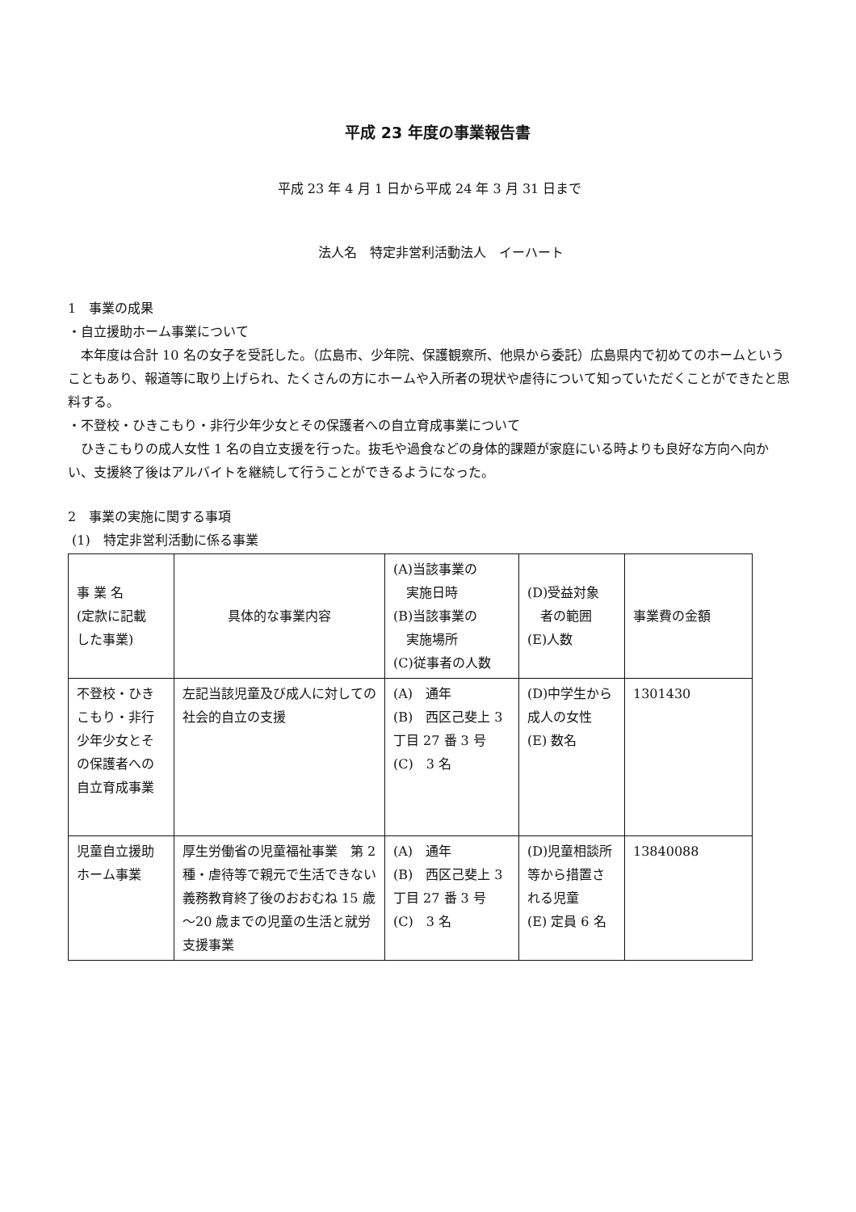平成 23 年度の事業報告書
平成 23 年 4 月 1 日から平成 24 年 3 月 31 日まで
法人名　特定非営利活動法人　イーハート
1　事業の成果
・自立援助ホーム事業について
本年度は合計 10 名の女子を受託した。（広島市、少年院、保護観察所、他県から委託）広島県内で初めてのホームということもあり、報道等に取り上げられ、たくさんの方にホームや入所者の現状や虐待について知っていただくことができたと思料する。
・不登校・ひきこもり・非行少年少女とその保護者への自立育成事業について
ひきこもりの成人女性 1 名の自立支援を行った。抜毛や過食などの身体的課題が家庭にいる時よりも良好な方向へ向かい、支援終了後はアルバイトを継続して行うことができるようになった。
2　事業の実施に関する事項
(1)　特定非営利活動に係る事業
| 事 業 名 (定款に記載 した事業) | 具体的な事業内容 | (A)当該事業の 実施日時 (B)当該事業の 実施場所 (C)従事者の人数 | (D)受益対象 者の範囲 (E)人数 | 事業費の金額 |
| 不登校・ひきこもり・非行少年少女とその保護者への自立育成事業 | 左記当該児童及び成人に対しての社会的自立の支援 | (A) 通年 (B) 西区己斐上 3 丁目 27 番 3 号 (C) 3 名 | (D)中学生から成人の女性 (E) 数名 | 1301430 |
| 児童自立援助ホーム事業 | 厚生労働省の児童福祉事業 第 2 種・虐待等で親元で生活できない義務教育終了後のおおむね 15 歳～20 歳までの児童の生活と就労支援事業 | (A) 通年 (B) 西区己斐上 3 丁目 27 番 3 号 (C) 3 名 | (D)児童相談所等から措置される児童 (E) 定員 6 名 | 13840088 |